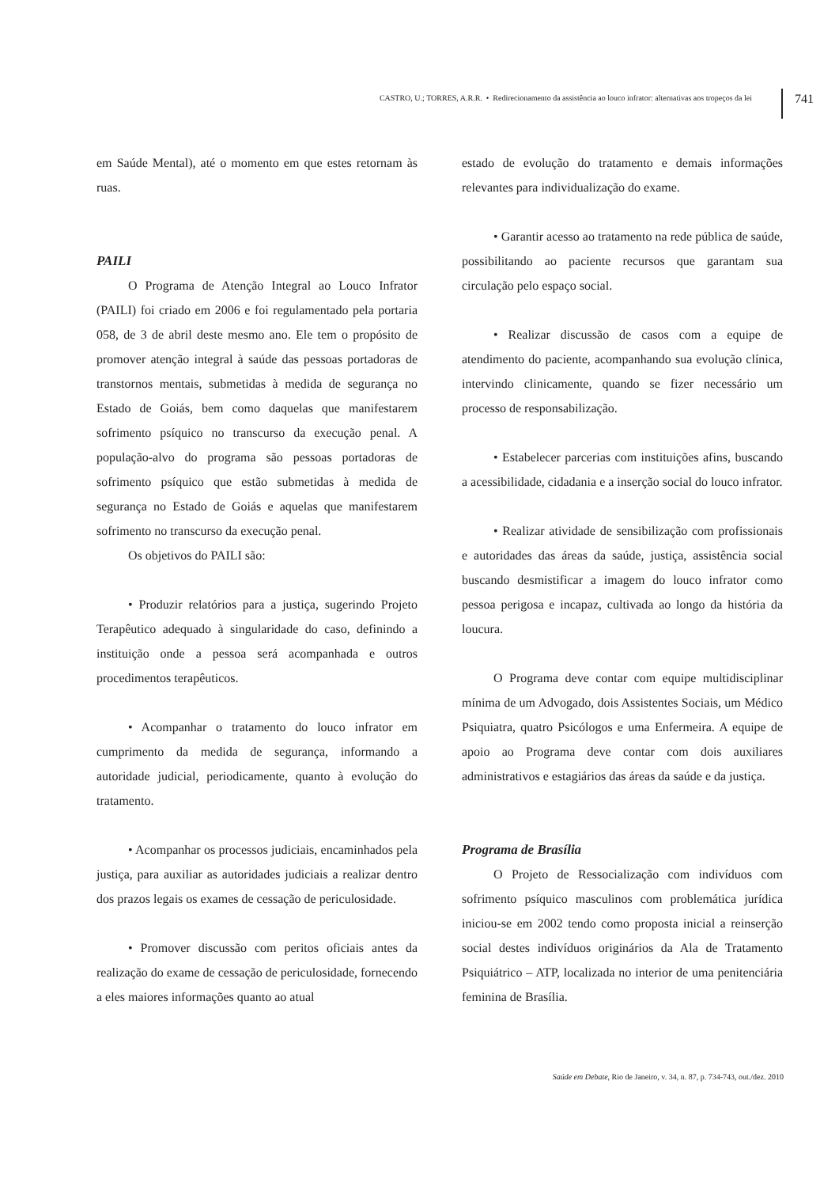CASTRO, U.; TORRES, A.R.R. • Redirecionamento da assistência ao louco infrator: alternativas aos tropeços da lei 741
em Saúde Mental), até o momento em que estes retornam às ruas.
PAILI
O Programa de Atenção Integral ao Louco Infrator (PAILI) foi criado em 2006 e foi regulamentado pela portaria 058, de 3 de abril deste mesmo ano. Ele tem o propósito de promover atenção integral à saúde das pessoas portadoras de transtornos mentais, submetidas à medida de segurança no Estado de Goiás, bem como daquelas que manifestarem sofrimento psíquico no transcurso da execução penal. A população-alvo do programa são pessoas portadoras de sofrimento psíquico que estão submetidas à medida de segurança no Estado de Goiás e aquelas que manifestarem sofrimento no transcurso da execução penal.
Os objetivos do PAILI são:
• Produzir relatórios para a justiça, sugerindo Projeto Terapêutico adequado à singularidade do caso, definindo a instituição onde a pessoa será acompanhada e outros procedimentos terapêuticos.
• Acompanhar o tratamento do louco infrator em cumprimento da medida de segurança, informando a autoridade judicial, periodicamente, quanto à evolução do tratamento.
• Acompanhar os processos judiciais, encaminhados pela justiça, para auxiliar as autoridades judiciais a realizar dentro dos prazos legais os exames de cessação de periculosidade.
• Promover discussão com peritos oficiais antes da realização do exame de cessação de periculosidade, fornecendo a eles maiores informações quanto ao atual
estado de evolução do tratamento e demais informações relevantes para individualização do exame.
• Garantir acesso ao tratamento na rede pública de saúde, possibilitando ao paciente recursos que garantam sua circulação pelo espaço social.
• Realizar discussão de casos com a equipe de atendimento do paciente, acompanhando sua evolução clínica, intervindo clinicamente, quando se fizer necessário um processo de responsabilização.
• Estabelecer parcerias com instituições afins, buscando a acessibilidade, cidadania e a inserção social do louco infrator.
• Realizar atividade de sensibilização com profissionais e autoridades das áreas da saúde, justiça, assistência social buscando desmistificar a imagem do louco infrator como pessoa perigosa e incapaz, cultivada ao longo da história da loucura.
O Programa deve contar com equipe multidisciplinar mínima de um Advogado, dois Assistentes Sociais, um Médico Psiquiatra, quatro Psicólogos e uma Enfermeira. A equipe de apoio ao Programa deve contar com dois auxiliares administrativos e estagiários das áreas da saúde e da justiça.
Programa de Brasília
O Projeto de Ressocialização com indivíduos com sofrimento psíquico masculinos com problemática jurídica iniciou-se em 2002 tendo como proposta inicial a reinserção social destes indivíduos originários da Ala de Tratamento Psiquiátrico – ATP, localizada no interior de uma penitenciária feminina de Brasília.
Saúde em Debate, Rio de Janeiro, v. 34, n. 87, p. 734-743, out./dez. 2010